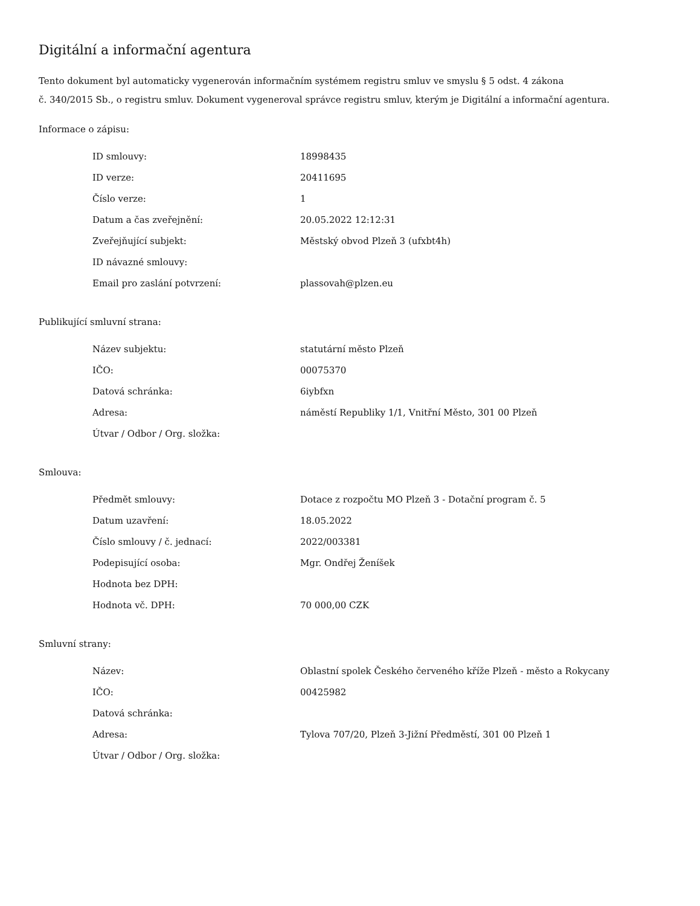Digitální a informační agentura
Tento dokument byl automaticky vygenerován informačním systémem registru smluv ve smyslu § 5 odst. 4 zákona
č. 340/2015 Sb., o registru smluv. Dokument vygeneroval správce registru smluv, kterým je Digitální a informační agentura.
Informace o zápisu:
| ID smlouvy: | 18998435 |
| ID verze: | 20411695 |
| Číslo verze: | 1 |
| Datum a čas zveřejnění: | 20.05.2022 12:12:31 |
| Zveřejňující subjekt: | Městský obvod Plzeň 3 (ufxbt4h) |
| ID návazné smlouvy: | |
| Email pro zaslání potvrzení: | plassovah@plzen.eu |
Publikující smluvní strana:
| Název subjektu: | statutární město Plzeň |
| IČO: | 00075370 |
| Datová schránka: | 6iybfxn |
| Adresa: | náměstí Republiky 1/1, Vnitřní Město, 301 00 Plzeň |
| Útvar / Odbor / Org. složka: | |
Smlouva:
| Předmět smlouvy: | Dotace z rozpočtu MO Plzeň 3 - Dotační program č. 5 |
| Datum uzavření: | 18.05.2022 |
| Číslo smlouvy / č. jednací: | 2022/003381 |
| Podepisující osoba: | Mgr. Ondřej Ženíšek |
| Hodnota bez DPH: | |
| Hodnota vč. DPH: | 70 000,00 CZK |
Smluvní strany:
| Název: | Oblastní spolek Českého červeného kříže Plzeň - město a Rokycany |
| IČO: | 00425982 |
| Datová schránka: | |
| Adresa: | Tylova 707/20, Plzeň 3-Jižní Předměstí, 301 00 Plzeň 1 |
| Útvar / Odbor / Org. složka: | |